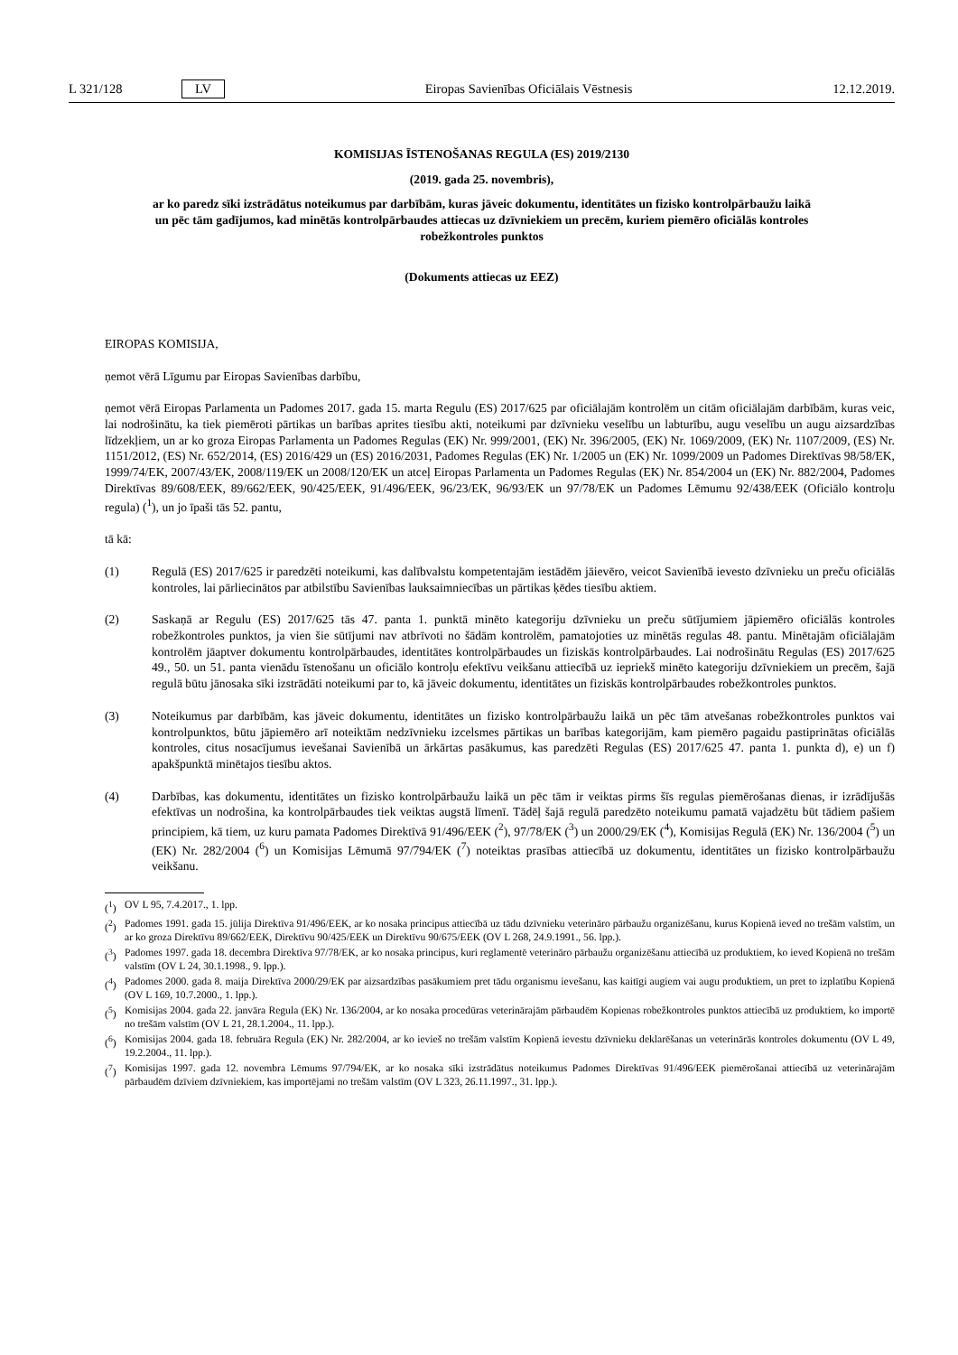L 321/128 LV Eiropas Savienības Oficiālais Vēstnesis 12.12.2019.
KOMISIJAS ĪSTENOŠANAS REGULA (ES) 2019/2130
(2019. gada 25. novembris),
ar ko paredz sīki izstrādātus noteikumus par darbībām, kuras jāveic dokumentu, identitātes un fizisko kontrolpārbaužu laikā un pēc tām gadījumos, kad minētās kontrolpārbaudes attiecas uz dzīvniekiem un precēm, kuriem piemēro oficiālās kontroles robežkontroles punktos
(Dokuments attiecas uz EEZ)
EIROPAS KOMISIJA,
ņemot vērā Līgumu par Eiropas Savienības darbību,
ņemot vērā Eiropas Parlamenta un Padomes 2017. gada 15. marta Regulu (ES) 2017/625 par oficiālajām kontrolēm un citām oficiālajām darbībām, kuras veic, lai nodrošinātu, ka tiek piemēroti pārtikas un barības aprites tiesību akti, noteikumi par dzīvnieku veselību un labturību, augu veselību un augu aizsardzības līdzekļiem, un ar ko groza Eiropas Parlamenta un Padomes Regulas (EK) Nr. 999/2001, (EK) Nr. 396/2005, (EK) Nr. 1069/2009, (EK) Nr. 1107/2009, (ES) Nr. 1151/2012, (ES) Nr. 652/2014, (ES) 2016/429 un (ES) 2016/2031, Padomes Regulas (EK) Nr. 1/2005 un (EK) Nr. 1099/2009 un Padomes Direktīvas 98/58/EK, 1999/74/EK, 2007/43/EK, 2008/119/EK un 2008/120/EK un atceļ Eiropas Parlamenta un Padomes Regulas (EK) Nr. 854/2004 un (EK) Nr. 882/2004, Padomes Direktīvas 89/608/EEK, 89/662/EEK, 90/425/EEK, 91/496/EEK, 96/23/EK, 96/93/EK un 97/78/EK un Padomes Lēmumu 92/438/EEK (Oficiālo kontroļu regula) (<sup>1</sup>), un jo īpaši tās 52. pantu,
tā kā:
(1) Regulā (ES) 2017/625 ir paredzēti noteikumi, kas dalībvalstu kompetentajām iestādēm jāievēro, veicot Savienībā ievesto dzīvnieku un preču oficiālās kontroles, lai pārliecinātos par atbilstību Savienības lauksaimniecības un pārtikas ķēdes tiesību aktiem.
(2) Saskaņā ar Regulu (ES) 2017/625 tās 47. panta 1. punktā minēto kategoriju dzīvnieku un preču sūtījumiem jāpiemēro oficiālās kontroles robežkontroles punktos, ja vien šie sūtījumi nav atbrīvoti no šādām kontrolēm, pamatojoties uz minētās regulas 48. pantu. Minētajām oficiālajām kontrolēm jāaptver dokumentu kontrolpārbaudes, identitātes kontrolpārbaudes un fiziskās kontrolpārbaudes. Lai nodrošinātu Regulas (ES) 2017/625 49., 50. un 51. panta vienādu īstenošanu un oficiālo kontroļu efektīvu veikšanu attiecībā uz iepriekš minēto kategoriju dzīvniekiem un precēm, šajā regulā būtu jānosaka sīki izstrādāti noteikumi par to, kā jāveic dokumentu, identitātes un fiziskās kontrolpārbaudes robežkontroles punktos.
(3) Noteikumus par darbībām, kas jāveic dokumentu, identitātes un fizisko kontrolpārbaužu laikā un pēc tām atvešanas robežkontroles punktos vai kontrolpunktos, būtu jāpiemēro arī noteiktām nedzīvnieku izcelsmes pārtikas un barības kategorijām, kam piemēro pagaidu pastiprinātas oficiālās kontroles, citus nosacījumus ievešanai Savienībā un ārkārtas pasākumus, kas paredzēti Regulas (ES) 2017/625 47. panta 1. punkta d), e) un f) apakšpunktā minētajos tiesību aktos.
(4) Darbības, kas dokumentu, identitātes un fizisko kontrolpārbaužu laikā un pēc tām ir veiktas pirms šīs regulas piemērošanas dienas, ir izrādījušās efektīvas un nodrošina, ka kontrolpārbaudes tiek veiktas augstā līmenī. Tādēļ šajā regulā paredzēto noteikumu pamatā vajadzētu būt tādiem pašiem principiem, kā tiem, uz kuru pamata Padomes Direktīvā 91/496/EEK (<sup>2</sup>), 97/78/EK (<sup>3</sup>) un 2000/29/EK (<sup>4</sup>), Komisijas Regulā (EK) Nr. 136/2004 (<sup>5</sup>) un (EK) Nr. 282/2004 (<sup>6</sup>) un Komisijas Lēmumā 97/794/EK (<sup>7</sup>) noteiktas prasības attiecībā uz dokumentu, identitātes un fizisko kontrolpārbaužu veikšanu.
(<sup>1</sup>) OV L 95, 7.4.2017., 1. lpp.
(<sup>2</sup>) Padomes 1991. gada 15. jūlija Direktīva 91/496/EEK, ar ko nosaka principus attiecībā uz tādu dzīvnieku veterināro pārbaužu organizēšanu, kurus Kopienā ieved no trešām valstīm, un ar ko groza Direktīvu 89/662/EEK, Direktīvu 90/425/EEK un Direktīvu 90/675/EEK (OV L 268, 24.9.1991., 56. lpp.).
(<sup>3</sup>) Padomes 1997. gada 18. decembra Direktīva 97/78/EK, ar ko nosaka principus, kuri reglamentē veterināro pārbaužu organizēšanu attiecībā uz produktiem, ko ieved Kopienā no trešām valstīm (OV L 24, 30.1.1998., 9. lpp.).
(<sup>4</sup>) Padomes 2000. gada 8. maija Direktīva 2000/29/EK par aizsardzības pasākumiem pret tādu organismu ievešanu, kas kaitīgi augiem vai augu produktiem, un pret to izplatību Kopienā (OV L 169, 10.7.2000., 1. lpp.).
(<sup>5</sup>) Komisijas 2004. gada 22. janvāra Regula (EK) Nr. 136/2004, ar ko nosaka procedūras veterinārajām pārbaudēm Kopienas robežkontroles punktos attiecībā uz produktiem, ko importē no trešām valstīm (OV L 21, 28.1.2004., 11. lpp.).
(<sup>6</sup>) Komisijas 2004. gada 18. februāra Regula (EK) Nr. 282/2004, ar ko ievieš no trešām valstīm Kopienā ievestu dzīvnieku deklarēšanas un veterinārās kontroles dokumentu (OV L 49, 19.2.2004., 11. lpp.).
(<sup>7</sup>) Komisijas 1997. gada 12. novembra Lēmums 97/794/EK, ar ko nosaka sīki izstrādātus noteikumus Padomes Direktīvas 91/496/EEK piemērošanai attiecībā uz veterinārajām pārbaudēm dzīviem dzīvniekiem, kas importējami no trešām valstīm (OV L 323, 26.11.1997., 31. lpp.).